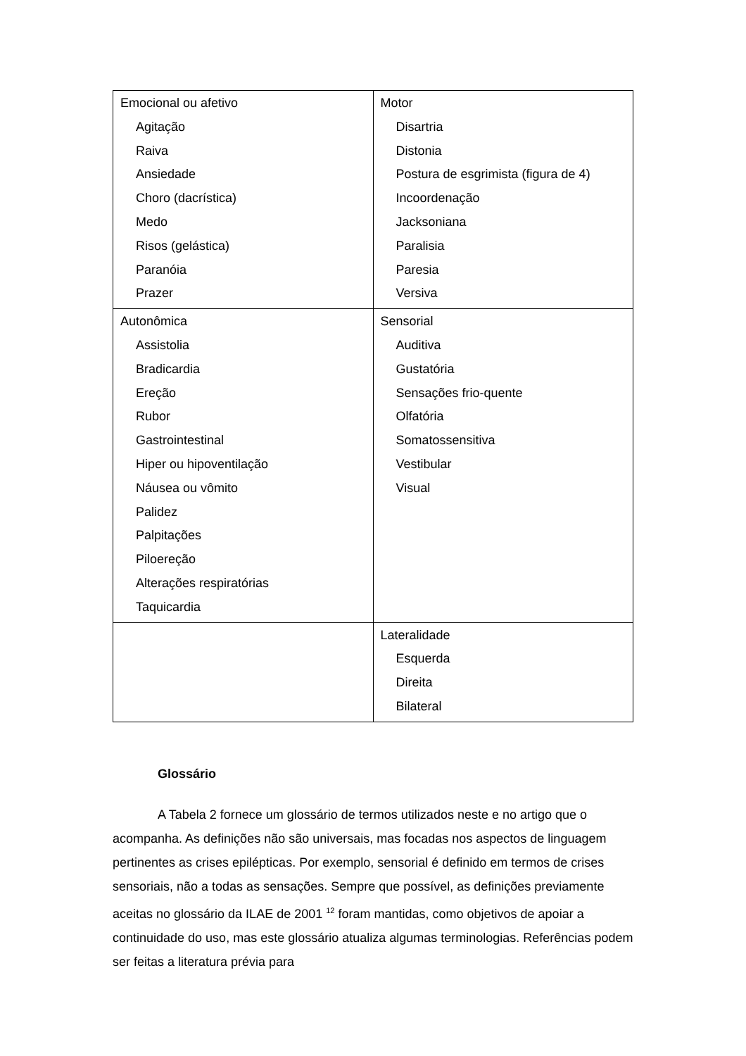| Emocional ou afetivo Agitação Raiva Ansiedade Choro (dacrística) Medo Risos (gelástica) Paranóia Prazer | Motor Disartria Distonia Postura de esgrimista (figura de 4) Incoordenação Jacksoniana Paralisia Paresia Versiva |
| Autonômica Assistolia Bradicardia Ereção Rubor Gastrointestinal Hiper ou hipoventilação Náusea ou vômito Palidez Palpitações Piloereção Alterações respiratórias Taquicardia | Sensorial Auditiva Gustatória Sensações frio-quente Olfatória Somatossensitiva Vestibular Visual |
| | Lateralidade Esquerda Direita Bilateral |
Glossário
A Tabela 2 fornece um glossário de termos utilizados neste e no artigo que o acompanha. As definições não são universais, mas focadas nos aspectos de linguagem pertinentes as crises epilépticas. Por exemplo, sensorial é definido em termos de crises sensoriais, não a todas as sensações. Sempre que possível, as definições previamente aceitas no glossário da ILAE de 2001 <sup>12</sup> foram mantidas, como objetivos de apoiar a continuidade do uso, mas este glossário atualiza algumas terminologias. Referências podem ser feitas a literatura prévia para